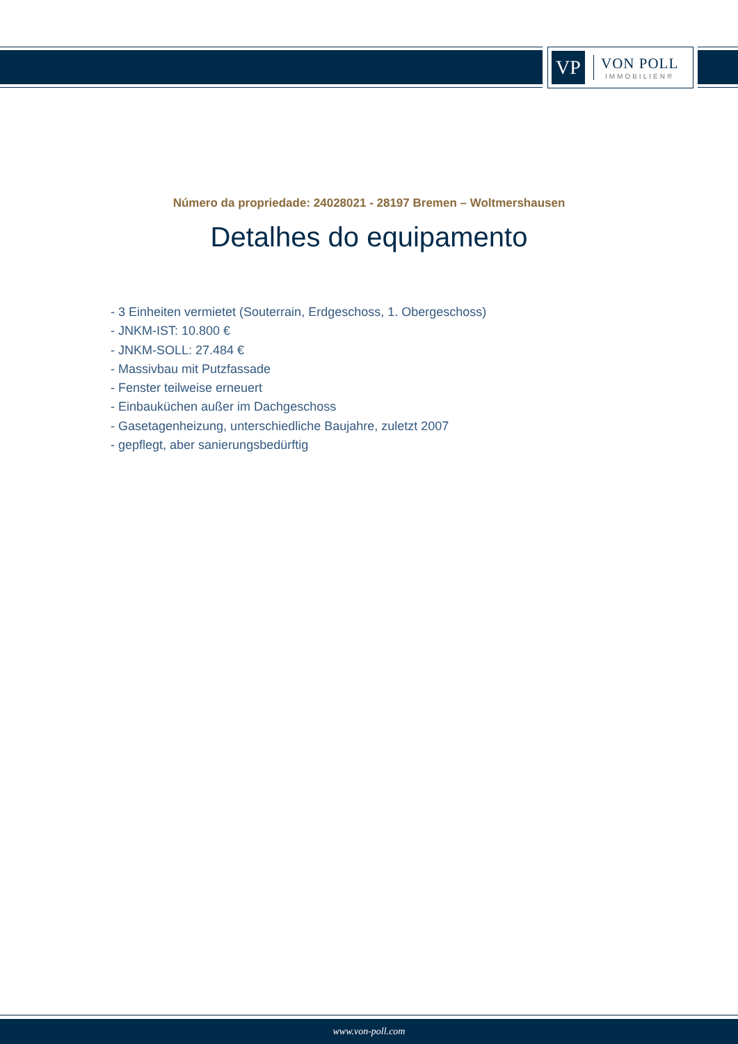VP
VON POLL
IMMOBILIEN®
Número da propriedade: 24028021 - 28197 Bremen – Woltmershausen
Detalhes do equipamento
- 3 Einheiten vermietet (Souterrain, Erdgeschoss, 1. Obergeschoss)
- JNKM-IST: 10.800 €
- JNKM-SOLL: 27.484 €
- Massivbau mit Putzfassade
- Fenster teilweise erneuert
- Einbauküchen außer im Dachgeschoss
- Gasetagenheizung, unterschiedliche Baujahre, zuletzt 2007
- gepflegt, aber sanierungsbedürftig
www.von-poll.com